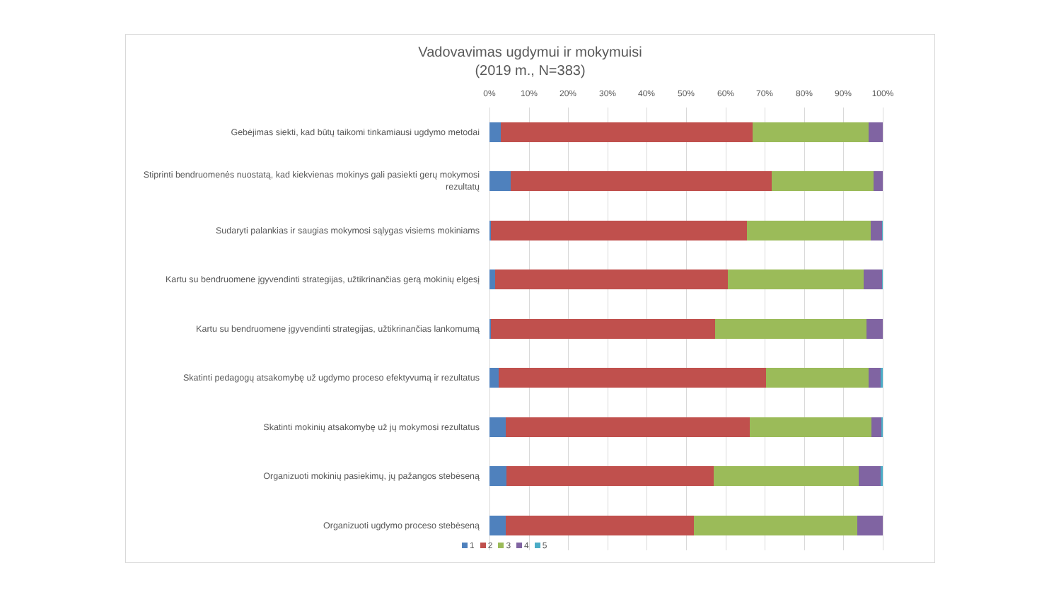Vadovavimas ugdymui ir mokymuisi
(2019 m., N=383)
0% 10% 20% 30% 40% 50% 60% 70% 80% 90% 100%
Gebėjimas siekti, kad būtų taikomi tinkamiausi ugdymo metodai
Stiprinti bendruomenės nuostatą, kad kiekvienas mokinys gali pasiekti gerų mokymosi rezultatų
Sudaryti palankias ir saugias mokymosi sąlygas visiems mokiniams
Kartu su bendruomene įgyvendinti strategijas, užtikrinančias gerą mokinių elgesį
Kartu su bendruomene įgyvendinti strategijas, užtikrinančias lankomumą
Skatinti pedagogų atsakomybę už ugdymo proceso efektyvumą ir rezultatus
Skatinti mokinių atsakomybę už jų mokymosi rezultatus
Organizuoti mokinių pasiekimų, jų pažangos stebėseną
Organizuoti ugdymo proceso stebėseną
1 2 3 4 5